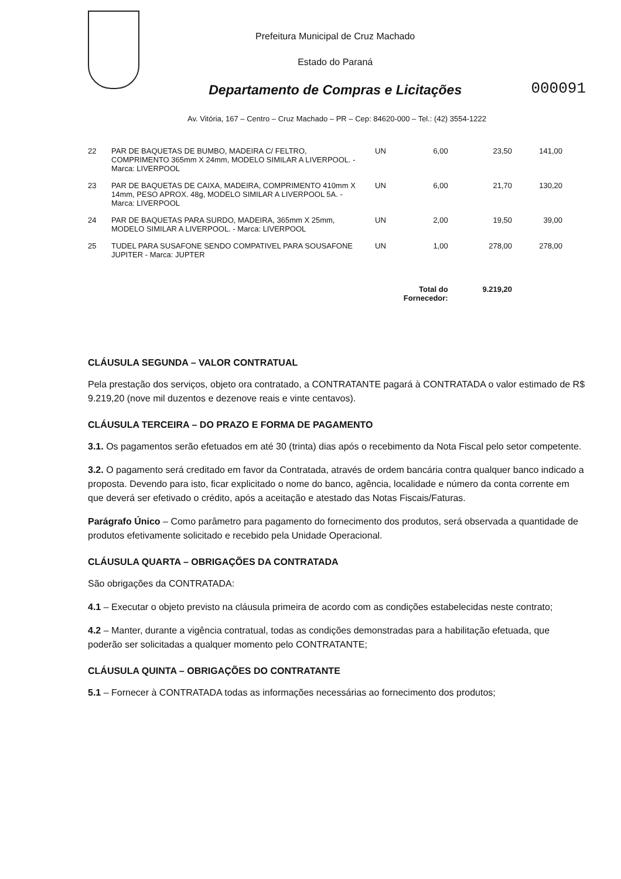Prefeitura Municipal de Cruz Machado
Estado do Paraná
Departamento de Compras e Licitações
000091
Av. Vitória, 167 – Centro – Cruz Machado – PR – Cep: 84620-000 – Tel.: (42) 3554-1222
| 22 | PAR DE BAQUETAS DE BUMBO, MADEIRA C/ FELTRO, COMPRIMENTO 365mm X 24mm, MODELO SIMILAR A LIVERPOOL. - Marca: LIVERPOOL | UN | 6,00 | 23,50 | 141,00 |
| 23 | PAR DE BAQUETAS DE CAIXA, MADEIRA, COMPRIMENTO 410mm X 14mm, PESO APROX. 48g, MODELO SIMILAR A LIVERPOOL 5A. - Marca: LIVERPOOL | UN | 6,00 | 21,70 | 130,20 |
| 24 | PAR DE BAQUETAS PARA SURDO, MADEIRA, 365mm X 25mm, MODELO SIMILAR A LIVERPOOL. - Marca: LIVERPOOL | UN | 2,00 | 19,50 | 39,00 |
| 25 | TUDEL PARA SUSAFONE SENDO COMPATIVEL PARA SOUSAFONE JUPITER - Marca: JUPTER | UN | 1,00 | 278,00 | 278,00 |
| | | Total do Fornecedor: | | 9.219,20 | |
CLÁUSULA SEGUNDA – VALOR CONTRATUAL
Pela prestação dos serviços, objeto ora contratado, a CONTRATANTE pagará à CONTRATADA o valor estimado de R$ 9.219,20 (nove mil duzentos e dezenove reais e vinte centavos).
CLÁUSULA TERCEIRA – DO PRAZO E FORMA DE PAGAMENTO
3.1. Os pagamentos serão efetuados em até 30 (trinta) dias após o recebimento da Nota Fiscal pelo setor competente.
3.2. O pagamento será creditado em favor da Contratada, através de ordem bancária contra qualquer banco indicado a proposta. Devendo para isto, ficar explicitado o nome do banco, agência, localidade e número da conta corrente em que deverá ser efetivado o crédito, após a aceitação e atestado das Notas Fiscais/Faturas.
Parágrafo Único – Como parâmetro para pagamento do fornecimento dos produtos, será observada a quantidade de produtos efetivamente solicitado e recebido pela Unidade Operacional.
CLÁUSULA QUARTA – OBRIGAÇÕES DA CONTRATADA
São obrigações da CONTRATADA:
4.1 – Executar o objeto previsto na cláusula primeira de acordo com as condições estabelecidas neste contrato;
4.2 – Manter, durante a vigência contratual, todas as condições demonstradas para a habilitação efetuada, que poderão ser solicitadas a qualquer momento pelo CONTRATANTE;
CLÁUSULA QUINTA – OBRIGAÇÕES DO CONTRATANTE
5.1 – Fornecer à CONTRATADA todas as informações necessárias ao fornecimento dos produtos;